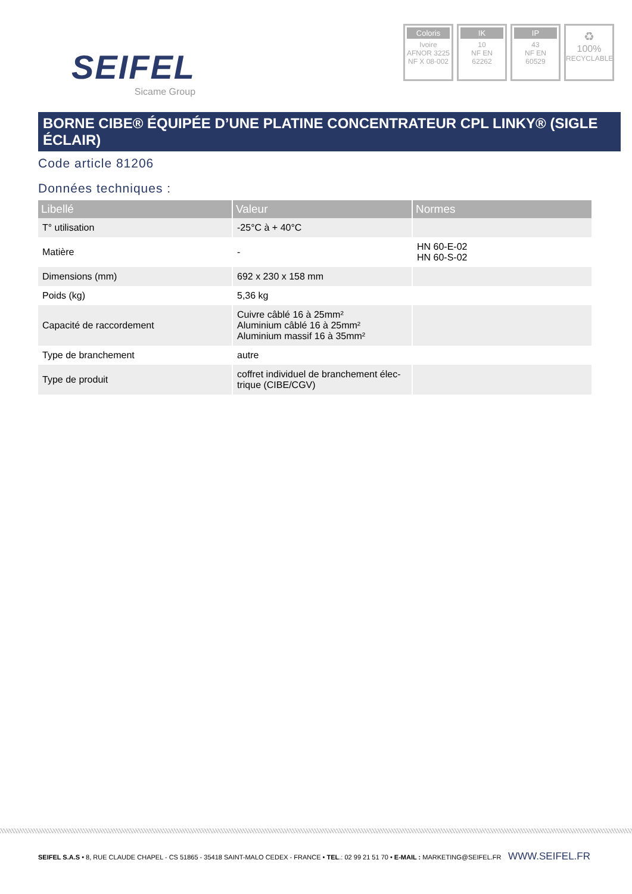SEIFEL
Sicame Group
Coloris
Ivoire
AFNOR 3225
NF X 08-002
IK
10
NF EN
62262
IP
43
NF EN
60529
♻
100%
RECYCLABLE
BORNE CIBE® ÉQUIPÉE D’UNE PLATINE CONCENTRATEUR CPL LINKY® (SIGLE ÉCLAIR)
Code article 81206
Données techniques :
| Libellé | Valeur | Normes |
| --- | --- | --- |
| T° utilisation | -25°C à + 40°C | |
| Matière | - | HN 60-E-02 HN 60-S-02 |
| Dimensions (mm) | 692 x 230 x 158 mm | |
| Poids (kg) | 5,36 kg | |
| Capacité de raccordement | Cuivre câblé 16 à 25mm² Aluminium câblé 16 à 25mm² Aluminium massif 16 à 35mm² | |
| Type de branchement | autre | |
| Type de produit | coffret individuel de branchement élec-trique (CIBE/CGV) | |
SEIFEL S.A.S • 8, RUE CLAUDE CHAPEL - CS 51865 - 35418 SAINT-MALO CEDEX - FRANCE • TEL.: 02 99 21 51 70 • E-MAIL : MARKETING@SEIFEL.FR
WWW.SEIFEL.FR